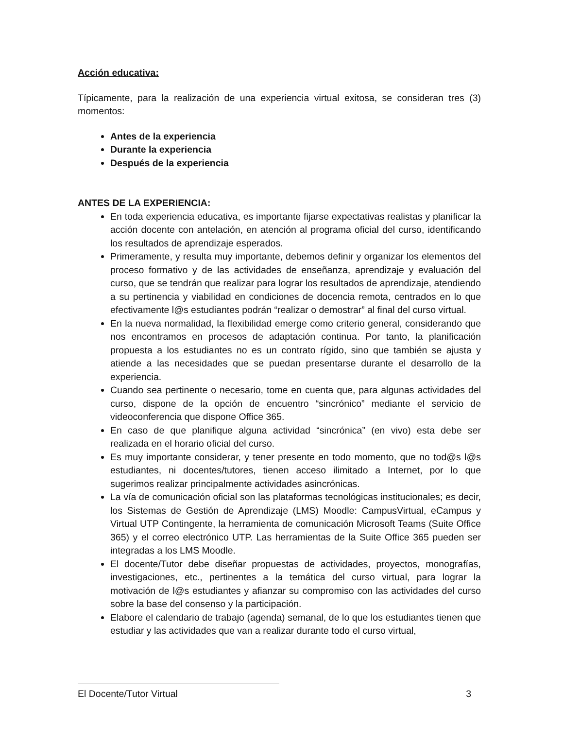Acción educativa:
Típicamente, para la realización de una experiencia virtual exitosa, se consideran tres (3) momentos:
Antes de la experiencia
Durante la experiencia
Después de la experiencia
ANTES DE LA EXPERIENCIA:
En toda experiencia educativa, es importante fijarse expectativas realistas y planificar la acción docente con antelación, en atención al programa oficial del curso, identificando los resultados de aprendizaje esperados.
Primeramente, y resulta muy importante, debemos definir y organizar los elementos del proceso formativo y de las actividades de enseñanza, aprendizaje y evaluación del curso, que se tendrán que realizar para lograr los resultados de aprendizaje, atendiendo a su pertinencia y viabilidad en condiciones de docencia remota, centrados en lo que efectivamente l@s estudiantes podrán “realizar o demostrar” al final del curso virtual.
En la nueva normalidad, la flexibilidad emerge como criterio general, considerando que nos encontramos en procesos de adaptación continua. Por tanto, la planificación propuesta a los estudiantes no es un contrato rígido, sino que también se ajusta y atiende a las necesidades que se puedan presentarse durante el desarrollo de la experiencia.
Cuando sea pertinente o necesario, tome en cuenta que, para algunas actividades del curso, dispone de la opción de encuentro “sincrónico” mediante el servicio de videoconferencia que dispone Office 365.
En caso de que planifique alguna actividad “sincrónica” (en vivo) esta debe ser realizada en el horario oficial del curso.
Es muy importante considerar, y tener presente en todo momento, que no tod@s l@s estudiantes, ni docentes/tutores, tienen acceso ilimitado a Internet, por lo que sugerimos realizar principalmente actividades asincrónicas.
La vía de comunicación oficial son las plataformas tecnológicas institucionales; es decir, los Sistemas de Gestión de Aprendizaje (LMS) Moodle: CampusVirtual, eCampus y Virtual UTP Contingente, la herramienta de comunicación Microsoft Teams (Suite Office 365) y el correo electrónico UTP. Las herramientas de la Suite Office 365 pueden ser integradas a los LMS Moodle.
El docente/Tutor debe diseñar propuestas de actividades, proyectos, monografías, investigaciones, etc., pertinentes a la temática del curso virtual, para lograr la motivación de l@s estudiantes y afianzar su compromiso con las actividades del curso sobre la base del consenso y la participación.
Elabore el calendario de trabajo (agenda) semanal, de lo que los estudiantes tienen que estudiar y las actividades que van a realizar durante todo el curso virtual,
El Docente/Tutor Virtual 3